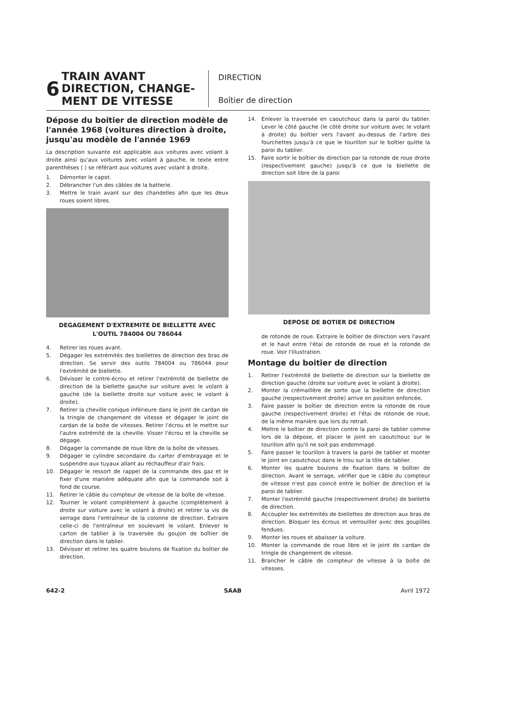6
TRAIN AVANT DIRECTION, CHANGE-MENT DE VITESSE
DIRECTION
Boîtier de direction
Dépose du boitier de direction modèle de l'année 1968 (voitures direction à droite, jusqu'au modèle de l'année 1969
La description suivante est applicable aux voitures avec volant à droite ainsi qu'aux voitures avec volant à gauche, le texte entre parenthèses ( ) se référant aux voitures avec volant à droite.
1. Démonter le capot.
2. Débrancher l'un des câbles de la batterie.
3. Mettre le train avant sur des chandelles afin que les deux roues soient libres.
DEGAGEMENT D'EXTREMITE DE BIELLETTE AVEC L'OUTIL 784004 OU 786044
4. Retirer les roues avant.
5. Dégager les extrémités des biellettes de direction des bras de direction. Se servir des outils 784004 ou 786044 pour l'extrémité de biellette.
6. Dévisser le contre-écrou et retirer l'extrémité de biellette de direction de la biellette gauche sur voiture avec le volant à gauche (de la biellette droite sur voiture avec le volant à droite).
7. Retirer la cheville conique inférieure dans le joint de cardan de la tringle de changement de vitesse et dégager le joint de cardan de la boite de vitesses. Retirer l'écrou et le mettre sur l'autre extrémité de la cheville. Visser l'écrou et la cheville se dégage.
8. Dégager la commande de roue libre de la boîte de vitesses.
9. Dégager le cylindre secondaire du carter d'embrayage et le suspendre aux tuyaux allant au réchauffeur d'air frais.
10. Dégager le ressort de rappel de la commande des gaz et le fixer d'une manière adéquate afin que la commande soit à fond de course.
11. Retirer le câble du compteur de vitesse de la boîte de vitesse.
12. Tourner le volant complètement à gauche (complètement à droite sur voiture avec le volant à droite) et retirer la vis de serrage dans l'entraîneur de la colonne de direction. Extraire celle-ci de l'entraîneur en soulevant le volant. Enlever le carton de tablier à la traversée du goujon de boîtier de direction dans le tablier.
13. Dévisser et retirer les quatre boulons de fixation du boîtier de direction.
14. Enlever la traversée en caoutchouc dans la paroi du tablier. Lever le côté gauche (le côté droite sur voiture avec le volant à droite) du boîtier vers l'avant au-dessus de l'arbre des fourchettes jusqu'à ce que le tourillon sur le boîtier quitte la paroi du tablier.
15. Faire sortir le boîtier de direction par la rotonde de roue droite (respectivement gauche) jusqu'à ce que la biellette de direction soit libre de la paroi
DEPOSE DE BOTIER DE DIRECTION
de rotonde de roue. Extraire le boîtier de direction vers l'avant et le haut entre l'étai de rotonde de roue et la rotonde de roue. Voir l'illustration.
Montage du boitier de direction
1. Retirer l'extrémité de biellette de direction sur la biellette de direction gauche (droite sur voiture avec le volant à droite).
2. Monter la crémaillère de sorte que la biellette de direction gauche (respectivement droite) arrive en position enfoncée.
3. Faire passer le boîtier de direction entre la rotonde de roue gauche (respectivement droite) et l'étai de rotonde de roue, de la même manière que lors du retrait.
4. Mettre le boîtier de direction contre la paroi de tablier comme lors de la dépose, et placer le joint en caoutchouc sur le tourillon afin qu'il ne soit pas endommagé.
5. Faire passer le tourillon à travers la paroi de tablier et monter le joint en caoutchouc dans le trou sur la tôle de tablier.
6. Monter les quatre boulons de fixation dans le boîtier de direction. Avant le serrage, vérifier que le câble du compteur de vitesse n'est pas coincé entre le boîtier de direction et la paroi de tablier.
7. Monter l'extrémité gauche (respectivement droite) de biellette de direction.
8. Accoupler lex extrémités de biellettes de direction aux bras de direction. Bloquer les écrous et verrouiller avec des goupilles fendues.
9. Monter les roues et abaisser la voiture.
10. Monter la commande de roue libre et le joint de cardan de tringle de changement de vitesse.
11. Brancher le câble de compteur de vitesse à la boîte de vitesses.
642-2 SAAB Avril 1972